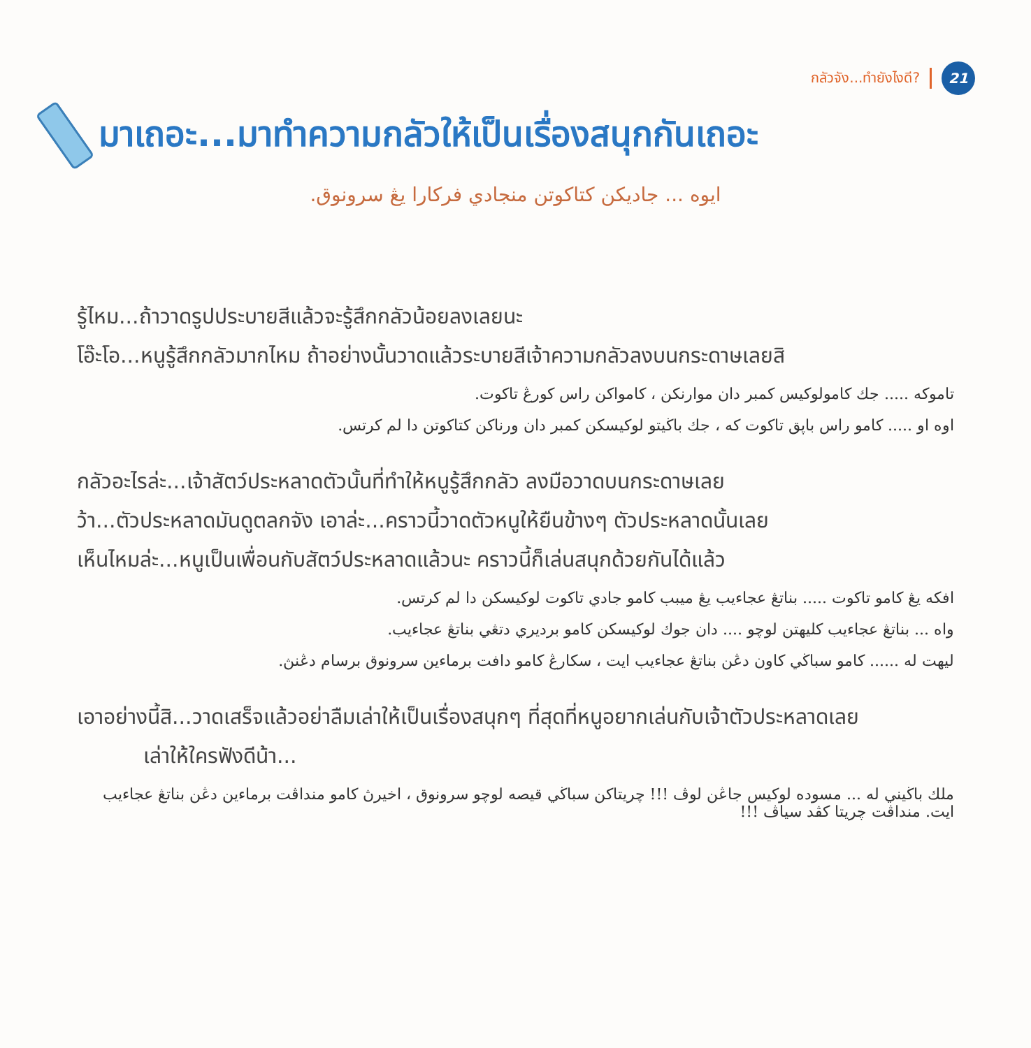กลัวจัง...ทำยังไงดี? 21
มาเถอะ...มาทำความกลัวให้เป็นเรื่องสนุกกันเถอะ
ايوه ... جاديكن كتاكوتن منجادي فركارا يڠ سرونوق.
รู้ไหม...ถ้าวาดรูปประบายสีแล้วจะรู้สึกกลัวน้อยลงเลยนะ
โอ๊ะโอ...หนูรู้สึกกลัวมากไหม ถ้าอย่างนั้นวาดแล้วระบายสีเจ้าความกลัวลงบนกระดาษเลยสิ
تاموكه ..... جك كامولوكيس كمبر دان موارنكن ، كامواكن راس كورڠ تاكوت.
اوه او ..... كامو راس باڽق تاكوت كه ، جك باڬيتو لوكيسكن كمبر دان ورناكن كتاكوتن دا لم كرتس.
กลัวอะไรล่ะ...เจ้าสัตว์ประหลาดตัวนั้นที่ทำให้หนูรู้สึกกลัว ลงมือวาดบนกระดาษเลย
ว้า...ตัวประหลาดมันดูตลกจัง เอาล่ะ...คราวนี้วาดตัวหนูให้ยืนข้างๆ ตัวประหลาดนั้นเลย
เห็นไหมล่ะ...หนูเป็นเพื่อนกับสัตว์ประหลาดแล้วนะ คราวนี้ก็เล่นสนุกด้วยกันได้แล้ว
افكه يڠ كامو تاكوت ..... بناتڠ عجاءيب يڠ ميبب كامو جادي تاكوت لوكيسكن دا لم كرتس.
واه ... بناتڠ عجاءيب كليهتن لوچو .... دان جوك لوكيسكن كامو برديري دتڠي بناتڠ عجاءيب.
ليهت له ...... كامو سباڬي كاون دڠن بناتڠ عجاءيب ايت ، سكارڠ كامو دافت برماءين سرونوق برسام دڠنڽ.
เอาอย่างนี้สิ...วาดเสร็จแล้วอย่าลืมเล่าให้เป็นเรื่องสนุกๆ ที่สุดที่หนูอยากเล่นกับเจ้าตัวประหลาดเลย
เล่าให้ใครฟังดีน้า...
ملك باڬيني له ... مسوده لوكيس جاڠن لوڤ !!! چريتاكن سباڬي قيصه لوچو سرونوق ، اخيرڽ كامو منداڤت برماءين دڠن بناتڠ عجاءيب ايت. منداڤت چريتا كڤد سياڤ !!!